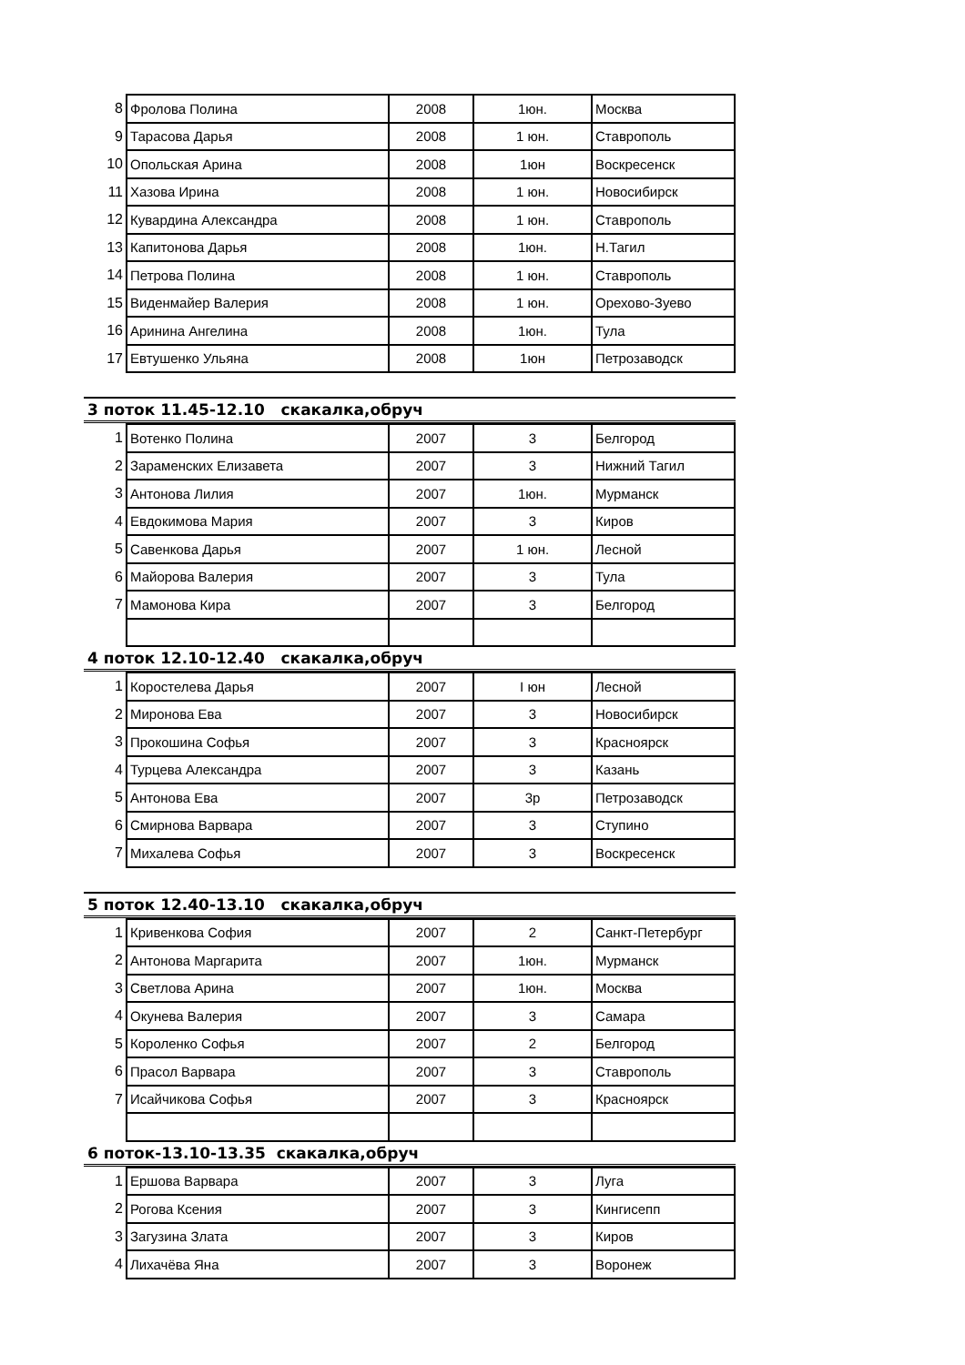| 8 | Фролова Полина | 2008 | 1юн. | Москва |
| 9 | Тарасова Дарья | 2008 | 1 юн. | Ставрополь |
| 10 | Опольская Арина | 2008 | 1юн | Воскресенск |
| 11 | Хазова Ирина | 2008 | 1 юн. | Новосибирск |
| 12 | Кувардина Александра | 2008 | 1 юн. | Ставрополь |
| 13 | Капитонова Дарья | 2008 | 1юн. | Н.Тагил |
| 14 | Петрова Полина | 2008 | 1 юн. | Ставрополь |
| 15 | Виденмайер Валерия | 2008 | 1 юн. | Орехово-Зуево |
| 16 | Аринина Ангелина | 2008 | 1юн. | Тула |
| 17 | Евтушенко Ульяна | 2008 | 1юн | Петрозаводск |
3 поток 11.45-12.10 скакалка,обруч
| 1 | Вотенко Полина | 2007 | 3 | Белгород |
| 2 | Зараменских Елизавета | 2007 | 3 | Нижний Тагил |
| 3 | Антонова Лилия | 2007 | 1юн. | Мурманск |
| 4 | Евдокимова Мария | 2007 | 3 | Киров |
| 5 | Савенкова Дарья | 2007 | 1 юн. | Лесной |
| 6 | Майорова Валерия | 2007 | 3 | Тула |
| 7 | Мамонова Кира | 2007 | 3 | Белгород |
4 поток 12.10-12.40 скакалка,обруч
| 1 | Коростелева Дарья | 2007 | I юн | Лесной |
| 2 | Миронова Ева | 2007 | 3 | Новосибирск |
| 3 | Прокошина Софья | 2007 | 3 | Красноярск |
| 4 | Турцева Александра | 2007 | 3 | Казань |
| 5 | Антонова Ева | 2007 | 3р | Петрозаводск |
| 6 | Смирнова Варвара | 2007 | 3 | Ступино |
| 7 | Михалева Софья | 2007 | 3 | Воскресенск |
5 поток 12.40-13.10 скакалка,обруч
| 1 | Кривенкова София | 2007 | 2 | Санкт-Петербург |
| 2 | Антонова Маргарита | 2007 | 1юн. | Мурманск |
| 3 | Светлова Арина | 2007 | 1юн. | Москва |
| 4 | Окунева Валерия | 2007 | 3 | Самара |
| 5 | Короленко Софья | 2007 | 2 | Белгород |
| 6 | Прасол Варвара | 2007 | 3 | Ставрополь |
| 7 | Исайчикова Софья | 2007 | 3 | Красноярск |
6 поток-13.10-13.35 скакалка,обруч
| 1 | Ершова Варвара | 2007 | 3 | Луга |
| 2 | Рогова Ксения | 2007 | 3 | Кингисепп |
| 3 | Загузина Злата | 2007 | 3 | Киров |
| 4 | Лихачёва Яна | 2007 | 3 | Воронеж |